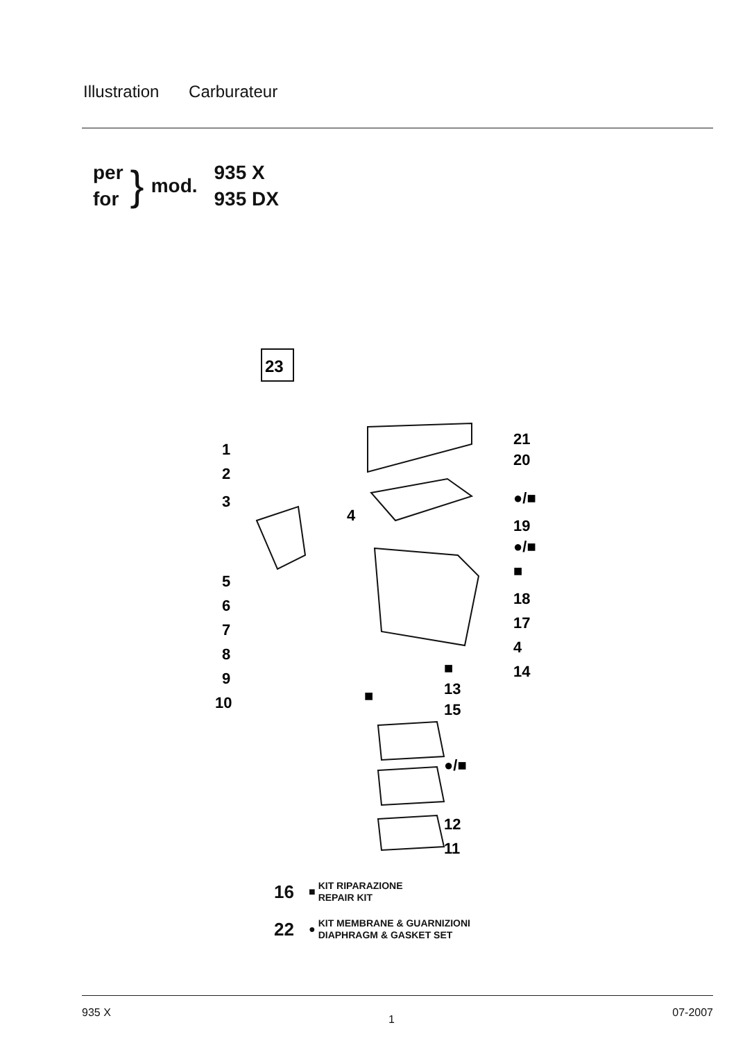Illustration Carburateur
per
for
}
mod.
935 X
935 DX
23
1
2
3
4
5
6
7
8
9
10
21
20
●/■
19
●/■
■
18
17
4
■
14
13
■
15
●/■
12
11
16
■
KIT RIPARAZIONE
REPAIR KIT
22
●
KIT MEMBRANE & GUARNIZIONI
DIAPHRAGM & GASKET SET
935 X 1 07-2007